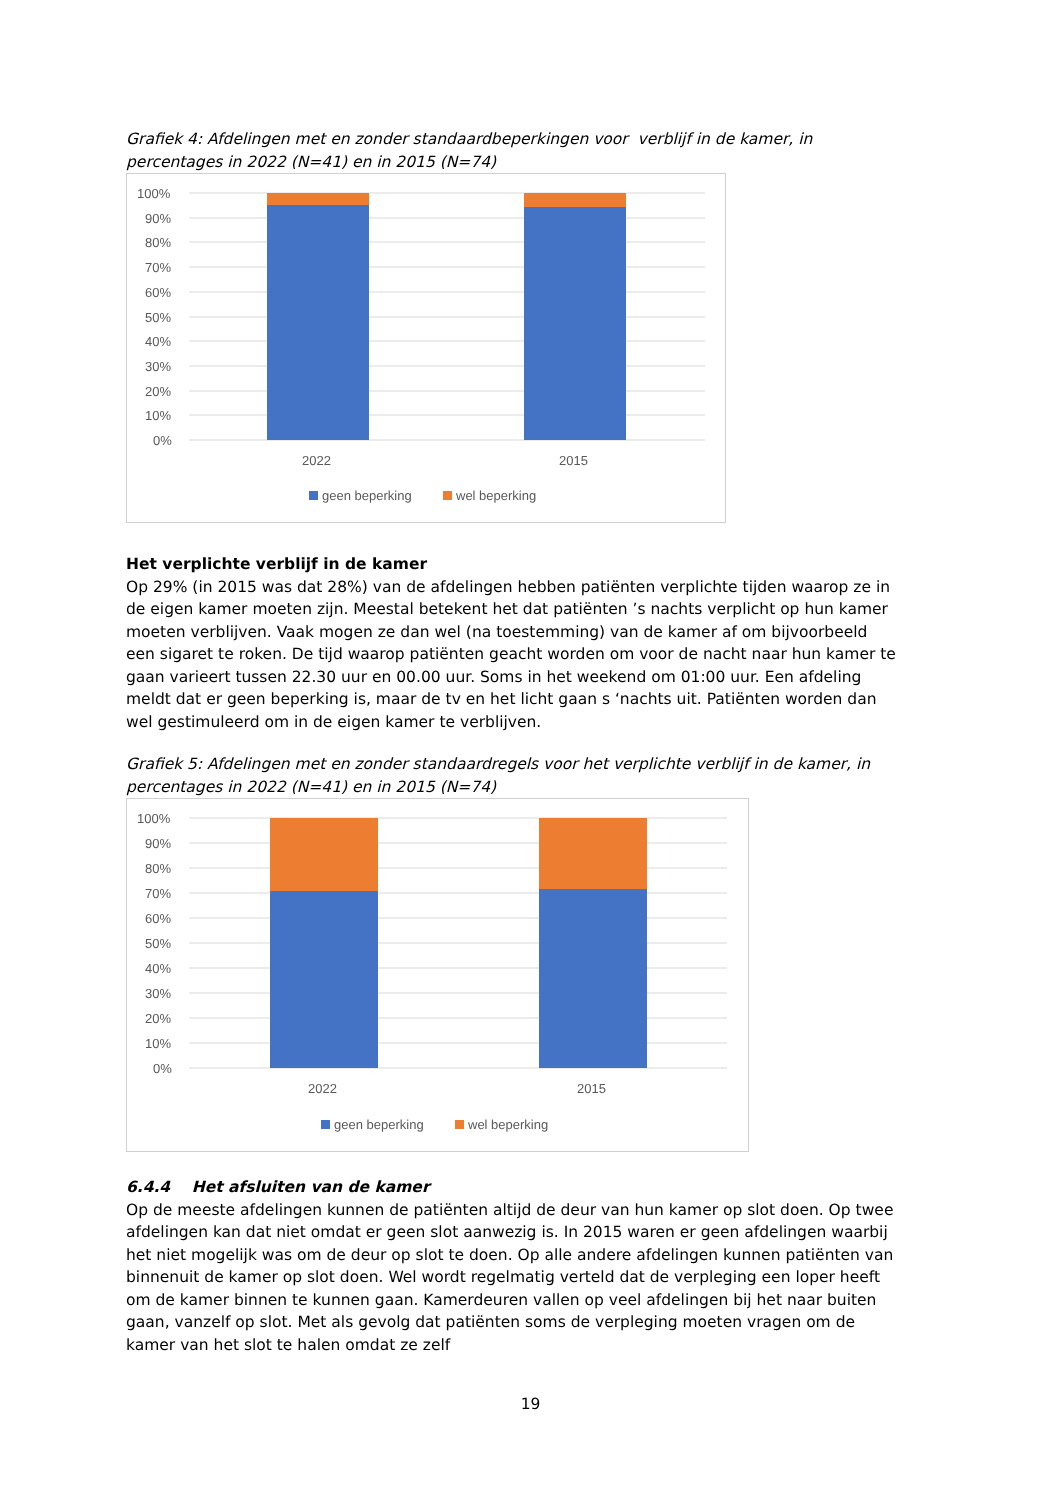Grafiek 4: Afdelingen met en zonder standaardbeperkingen voor verblijf in de kamer, in percentages in 2022 (N=41) en in 2015 (N=74)
100%
90%
80%
70%
60%
50%
40%
30%
20%
10%
0%
2022
2015
geen beperking
wel beperking
Het verplichte verblijf in de kamer
Op 29% (in 2015 was dat 28%) van de afdelingen hebben patiënten verplichte tijden waarop ze in de eigen kamer moeten zijn. Meestal betekent het dat patiënten ’s nachts verplicht op hun kamer moeten verblijven. Vaak mogen ze dan wel (na toestemming) van de kamer af om bijvoorbeeld een sigaret te roken. De tijd waarop patiënten geacht worden om voor de nacht naar hun kamer te gaan varieert tussen 22.30 uur en 00.00 uur. Soms in het weekend om 01:00 uur. Een afdeling meldt dat er geen beperking is, maar de tv en het licht gaan s ‘nachts uit. Patiënten worden dan wel gestimuleerd om in de eigen kamer te verblijven.
Grafiek 5: Afdelingen met en zonder standaardregels voor het verplichte verblijf in de kamer, in percentages in 2022 (N=41) en in 2015 (N=74)
100%
90%
80%
70%
60%
50%
40%
30%
20%
10%
0%
2022
2015
geen beperking
wel beperking
6.4.4 Het afsluiten van de kamer
Op de meeste afdelingen kunnen de patiënten altijd de deur van hun kamer op slot doen. Op twee afdelingen kan dat niet omdat er geen slot aanwezig is. In 2015 waren er geen afdelingen waarbij het niet mogelijk was om de deur op slot te doen. Op alle andere afdelingen kunnen patiënten van binnenuit de kamer op slot doen. Wel wordt regelmatig verteld dat de verpleging een loper heeft om de kamer binnen te kunnen gaan. Kamerdeuren vallen op veel afdelingen bij het naar buiten gaan, vanzelf op slot. Met als gevolg dat patiënten soms de verpleging moeten vragen om de kamer van het slot te halen omdat ze zelf
19